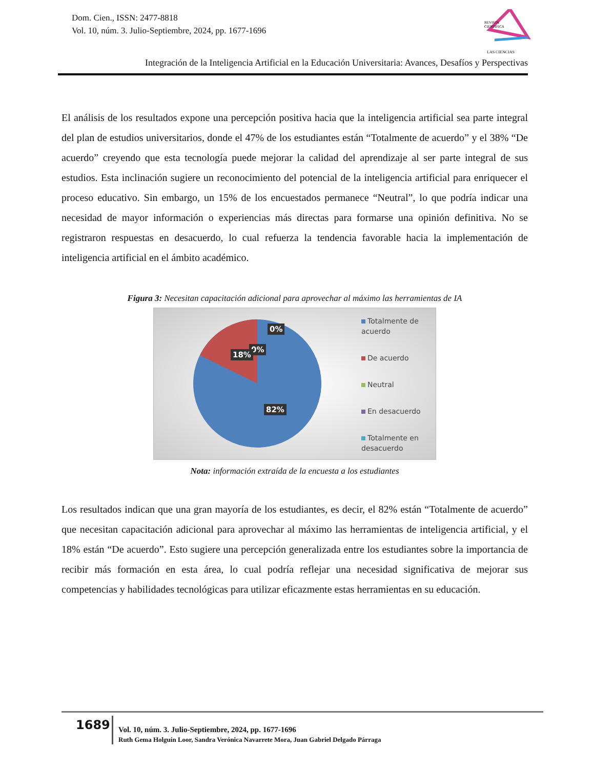Dom. Cien., ISSN: 2477-8818
Vol. 10, núm. 3. Julio-Septiembre, 2024, pp. 1677-1696
REVISTA
CIENTIFICA
LAS CIENCIAS
Integración de la Inteligencia Artificial en la Educación Universitaria: Avances, Desafíos y Perspectivas
El análisis de los resultados expone una percepción positiva hacia que la inteligencia artificial sea parte integral del plan de estudios universitarios, donde el 47% de los estudiantes están “Totalmente de acuerdo” y el 38% “De acuerdo” creyendo que esta tecnología puede mejorar la calidad del aprendizaje al ser parte integral de sus estudios. Esta inclinación sugiere un reconocimiento del potencial de la inteligencia artificial para enriquecer el proceso educativo. Sin embargo, un 15% de los encuestados permanece “Neutral”, lo que podría indicar una necesidad de mayor información o experiencias más directas para formarse una opinión definitiva. No se registraron respuestas en desacuerdo, lo cual refuerza la tendencia favorable hacia la implementación de inteligencia artificial en el ámbito académico.
Figura 3: Necesitan capacitación adicional para aprovechar al máximo las herramientas de IA
0%
0%
18%
82%
Totalmente de acuerdo
De acuerdo
Neutral
En desacuerdo
Totalmente en desacuerdo
Nota: información extraída de la encuesta a los estudiantes
Los resultados indican que una gran mayoría de los estudiantes, es decir, el 82% están “Totalmente de acuerdo” que necesitan capacitación adicional para aprovechar al máximo las herramientas de inteligencia artificial, y el 18% están “De acuerdo”. Esto sugiere una percepción generalizada entre los estudiantes sobre la importancia de recibir más formación en esta área, lo cual podría reflejar una necesidad significativa de mejorar sus competencias y habilidades tecnológicas para utilizar eficazmente estas herramientas en su educación.
1689
Vol. 10, núm. 3. Julio-Septiembre, 2024, pp. 1677-1696
Ruth Gema Holguín Loor, Sandra Verónica Navarrete Mora, Juan Gabriel Delgado Párraga